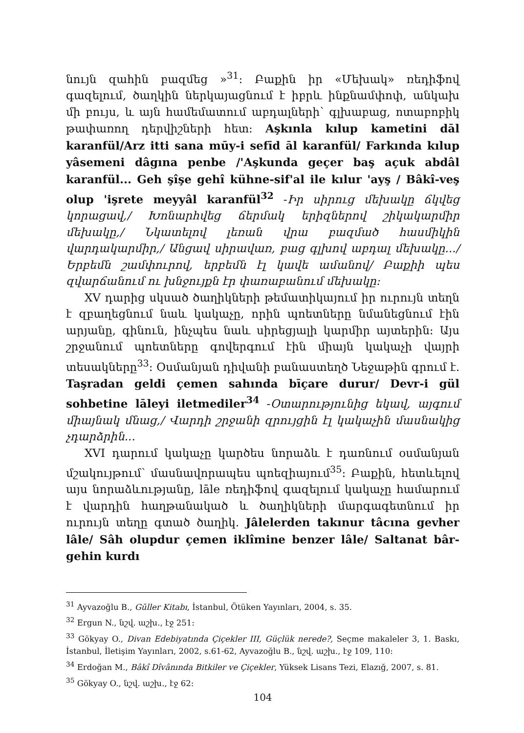նույն զաhին բազմեց »<sup>31</sup>: Բաքին իր «Մեխակ» ռեդիֆով գազելում, ծաղկին ներկայացնում է իբրև ինքնամփոփ, անկախ մի բույս, և այն համեմատում աբդալների՝ գլխաբաց, ոտաբոբիկ թափառող դերվիշների հետ: Aşkınla kılup kametini dāl karanfül/Arz itti sana mūy-i sefīd āl karanfül/ Farkında kılup yâsemeni dâgına penbe /'Aşkunda geçer baş açuk abdâl karanfül... Geh şîşe gehî kühne-sif'al ile kılur 'ayş / Bâkî-veş olup 'işrete meyyâl karanfül<sup>32</sup> -Իր սիրուց մեխակը ճկվեց կորացավ,/ Խոնարհվեց ճերմակ երիզներով շիկակարմիր մեխակը,/ Նկատելով լեռան վրա բազմած հասմիկին վարդակարմիր,/ Անցավ սիրավառ, բաց գլխով աբդալ մեխակը.../ Երբեմն շամփուրով, երբեմն էլ կավե ամանով/ Բաքիի պես զվարճանում ու խնջույքն էր փառաբանում մեխակը:
XV դարից սկսած ծաղիկների թեմատիկայում իր ուրույն տեղն է զբաղեցնում նաև կակաչը, որին պոետները նմանեցնում էին արյանը, գինուն, ինչպես նաև սիրեցյալի կարմիր այտերին: Այս շրջանում պոետները գովերգում էին միայն կակաչի վայրի տեսակները<sup>33</sup>: Օսմանյան դիվանի բանաստեղծ Նեջաթին գրում է. Taşradan geldi çemen sahında bīçare durur/ Devr-i gül sohbetine lāleyi iletmediler<sup>34</sup> -Օտարությունից եկավ, այգում միայնակ մնաց,/ Վարդի շրջանի զրույցին էլ կակաչին մասնակից չդարձրին...
XVI դարում կակաչը կարծես նորաձև է դառնում օսմանյան մշակույթում՝ մասնավորապես պոեզիայում<sup>35</sup>: Բաքին, հետևելով այս նորաձևությանը, lāle ռեդիֆով գազելում կակաչը համարում է վարդին հաղթանակած և ծաղիկների մարգագետնում իր ուրույն տեղը գտած ծաղիկ. Jâlelerden takınur tâcına gevher lâle/ Sâh olupdur çemen iklîmine benzer lâle/ Saltanat bâr-gehin kurdı
<sup>31</sup> Ayvazoğlu B., Gūller Kitabı, İstanbul, Ötüken Yayınları, 2004, s. 35.
<sup>32</sup> Ergun N., նշվ. աշխ., էջ 251:
<sup>33</sup> Gökyay O., Divan Edebiyatında Çiçekler III, Güçlük nerede?, Seçme makaleler 3, 1. Baskı, İstanbul, İletişim Yayınları, 2002, s.61-62, Ayvazoğlu B., նշվ. աշխ., էջ 109, 110:
<sup>34</sup> Erdoğan M., Bâkî Dîvânında Bitkiler ve Çiçekler, Yüksek Lisans Tezi, Elazığ, 2007, s. 81.
<sup>35</sup> Gökyay O., նշվ. աշխ., էջ 62:
104